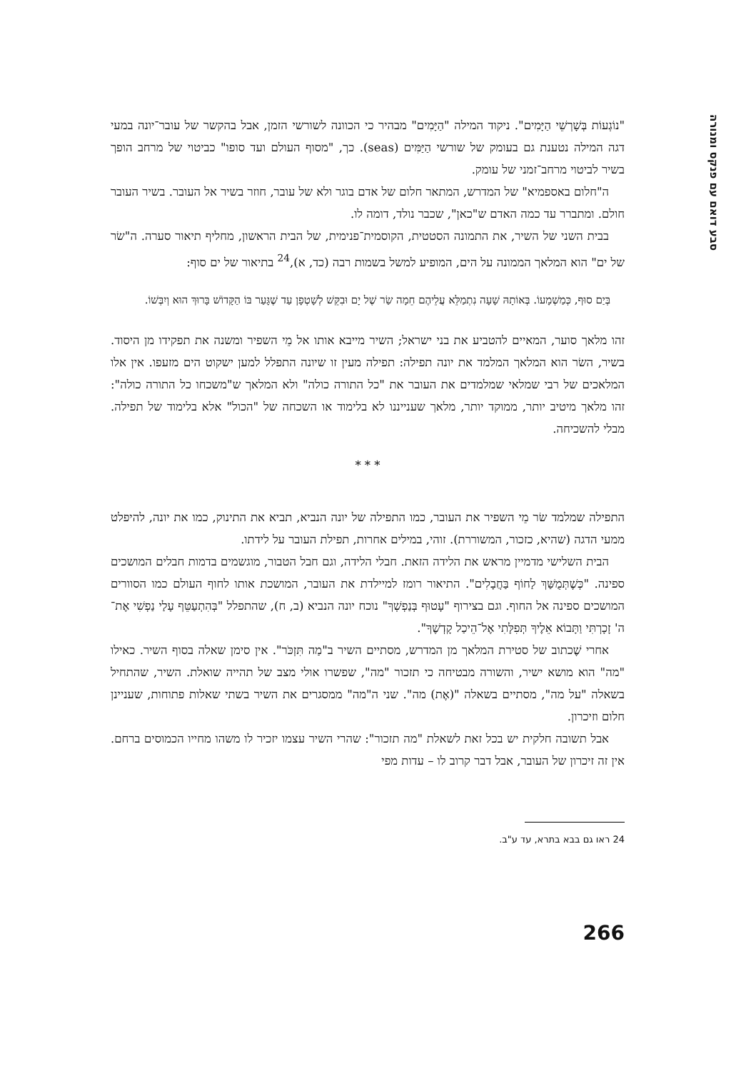סבע דואם עם פנקס ומנורה
"נוֹגְעוֹת בְּשָׁרְשֵׁי הַיָּמִים". ניקוד המילה "הַיָּמִים" מבהיר כי הכוונה לשורשי הזמן, אבל בהקשר של עובר־יונה במעי דגה המילה נטענת גם בעומק של שורשי הַיַּמִּים (seas). כך, "מסוף העולם ועד סופו" כביטוי של מרחב הופך בשיר לביטוי מרחב־זמני של עומק.
ה"חלום באספמיא" של המדרש, המתאר חלום של אדם בוגר ולא של עובר, חוזר בשיר אל העובר. בשיר העובר חולם. ומתברר עד כמה האדם ש"כאן", שכבר נולד, דומה לו.
בבית השני של השיר, את התמונה הסטטית, הקוסמית־פנימית, של הבית הראשון, מחליף תיאור סערה. ה"שׂר של ים" הוא המלאך הממונה על הים, המופיע למשל בשמות רבה (כד, א),<sup>24</sup> בתיאור של ים סוף:
בְּיַם סוּף, כְּמַשְׁמָעוֹ. בְּאוֹתָהּ שָׁעָה נִתְמַלֵּא עֲלֵיהֶם חֵמָה שַׂר שֶׁל יָם וּבִקֵּשׁ לְשָׁטְפָן עַד שֶׁגָּעַר בּוֹ הַקָּדוֹשׁ בָּרוּךְ הוּא וְיִבְּשׁוֹ.
זהו מלאך סוער, המאיים להטביע את בני ישראל; השיר מייבא אותו אל מֵי השפיר ומשנה את תפקידו מן היסוד. בשיר, השׂר הוא המלאך המלמד את יונה תפילה: תפילה מעין זו שיונה התפלל למען ישקוט הים מזעפו. אין אלו המלאכים של רבי שמלאי שמלמדים את העובר את "כל התורה כולה" ולא המלאך ש"משכחו כל התורה כולה": זהו מלאך מיטיב יותר, ממוקד יותר, מלאך שענייננו לא בלימוד או השכחה של "הכול" אלא בלימוד של תפילה. מבלי להשכיחה.
* * *
התפילה שמלמד שׂר מֵי השפיר את העובר, כמו התפילה של יונה הנביא, תביא את התינוק, כמו את יונה, להיפלט ממעי הדגה (שהיא, כזכור, המשוררת). זוהי, במילים אחרות, תפילת העובר על לידתו.
הבית השלישי מדמיין מראש את הלידה הזאת. חבלי הלידה, וגם חבל הטבור, מוגשמים בדמות חבלים המושכים ספינה. "כְּשֶׁתְּמֻשַּׁךְ לַחוֹף בַּחֲבָלִים". התיאור רומז למיילדת את העובר, המושכת אותו לחוף העולם כמו הסוורים המושכים ספינה אל החוף. וגם בצירוף "עָטוּף בְּנַפְשְׁךָ" נוכח יונה הנביא (ב, ח), שהתפלל "בְּהִתְעַטֵּף עָלַי נַפְשִׁי אֶת־ה' זָכָרְתִּי וַתָּבוֹא אֵלֶיךָ תְּפִלָּתִי אֶל־הֵיכַל קָדְשֶׁךָ".
אחרי שֶׁכתוב של סטירת המלאך מן המדרש, מסתיים השיר ב"מַה תִּזְכֹּר". אין סימן שאלה בסוף השיר. כאילו "מה" הוא מושא ישיר, והשורה מבטיחה כי תזכור "מה", שפשרו אולי מצב של תהייה שואלת. השיר, שהתחיל בשאלה "על מה", מסתיים בשאלה "(אֶת) מה". שני ה"מה" ממסגרים את השיר בשתי שאלות פתוחות, שעניינן חלום וזיכרון.
אבל תשובה חלקית יש בכל זאת לשאלת "מה תזכור": שהרי השיר עצמו יזכיר לו משהו מחייו הכמוסים ברחם. אין זה זיכרון של העובר, אבל דבר קרוב לו – עדות מפי
24 ראו גם בבא בתרא, עד ע"ב.
266